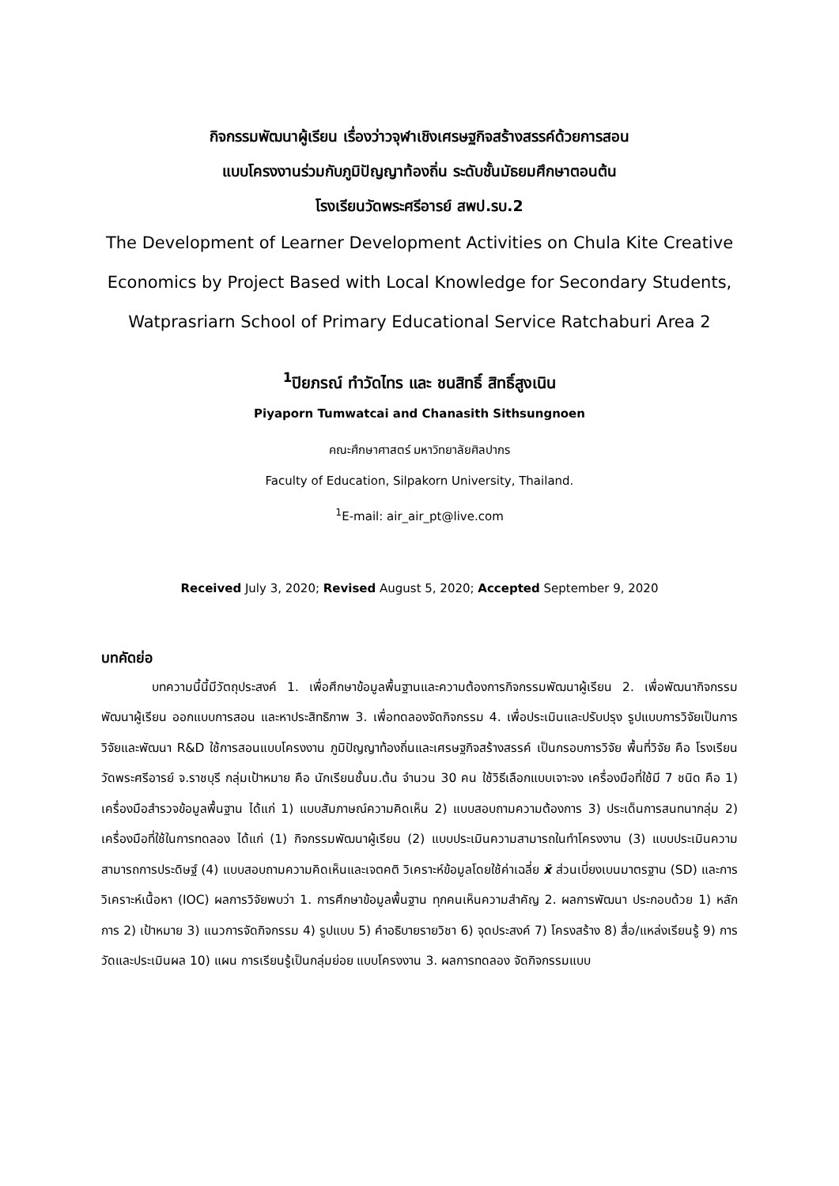กิจกรรมพัฒนาผู้เรียน เรื่องว่าวจุฬาเชิงเศรษฐกิจสร้างสรรค์ด้วยการสอน
แบบโครงงานร่วมกับภูมิปัญญาท้องถิ่น ระดับชั้นมัธยมศึกษาตอนต้น
โรงเรียนวัดพระศรีอารย์ สพป.รบ.2
The Development of Learner Development Activities on Chula Kite Creative Economics by Project Based with Local Knowledge for Secondary Students, Watprasriarn School of Primary Educational Service Ratchaburi Area 2
<sup>1</sup> ปิยภรณ์ ทำวัดไทร และ ชนสิทธิ์ สิทธิ์สูงเนิน
Piyaporn Tumwatcai and Chanasith Sithsungnoen
คณะศึกษาศาสตร์ มหาวิทยาลัยศิลปากร
Faculty of Education, Silpakorn University, Thailand.
<sup>1</sup> E-mail: air_air_pt@live.com
Received July 3, 2020; Revised August 5, 2020; Accepted September 9, 2020
บทคัดย่อ
บทความนี้นี้มีวัตถุประสงค์ 1. เพื่อศึกษาข้อมูลพื้นฐานและความต้องการกิจกรรมพัฒนาผู้เรียน 2. เพื่อพัฒนากิจกรรมพัฒนาผู้เรียน ออกแบบการสอน และหาประสิทธิภาพ 3. เพื่อทดลองจัดกิจกรรม 4. เพื่อประเมินและปรับปรุง รูปแบบการวิจัยเป็นการวิจัยและพัฒนา R&D ใช้การสอนแบบโครงงาน ภูมิปัญญาท้องถิ่นและเศรษฐกิจสร้างสรรค์ เป็นกรอบการวิจัย พื้นที่วิจัย คือ โรงเรียนวัดพระศรีอารย์ จ.ราชบุรี กลุ่มเป้าหมาย คือ นักเรียนชั้นม.ต้น จำนวน 30 คน ใช้วิธีเลือกแบบเจาะจง เครื่องมือที่ใช้มี 7 ชนิด คือ 1) เครื่องมือสำรวจข้อมูลพื้นฐาน ได้แก่ 1) แบบสัมภาษณ์ความคิดเห็น 2) แบบสอบถามความต้องการ 3) ประเด็นการสนทนากลุ่ม 2) เครื่องมือที่ใช้ในการทดลอง ได้แก่ (1) กิจกรรมพัฒนาผู้เรียน (2) แบบประเมินความสามารถในทำโครงงาน (3) แบบประเมินความสามารถการประดิษฐ์ (4) แบบสอบถามความคิดเห็นและเจตคติ วิเคราะห์ข้อมูลโดยใช้ค่าเฉลี่ย x̄ ส่วนเบี่ยงเบนมาตรฐาน (SD) และการวิเคราะห์เนื้อหา (IOC) ผลการวิจัยพบว่า 1. การศึกษาข้อมูลพื้นฐาน ทุกคนเห็นความสำคัญ 2. ผลการพัฒนา ประกอบด้วย 1) หลักการ 2) เป้าหมาย 3) แนวการจัดกิจกรรม 4) รูปแบบ 5) คำอธิบายรายวิชา 6) จุดประสงค์ 7) โครงสร้าง 8) สื่อ/แหล่งเรียนรู้ 9) การวัดและประเมินผล 10) แผน การเรียนรู้เป็นกลุ่มย่อย แบบโครงงาน 3. ผลการทดลอง จัดกิจกรรมแบบ